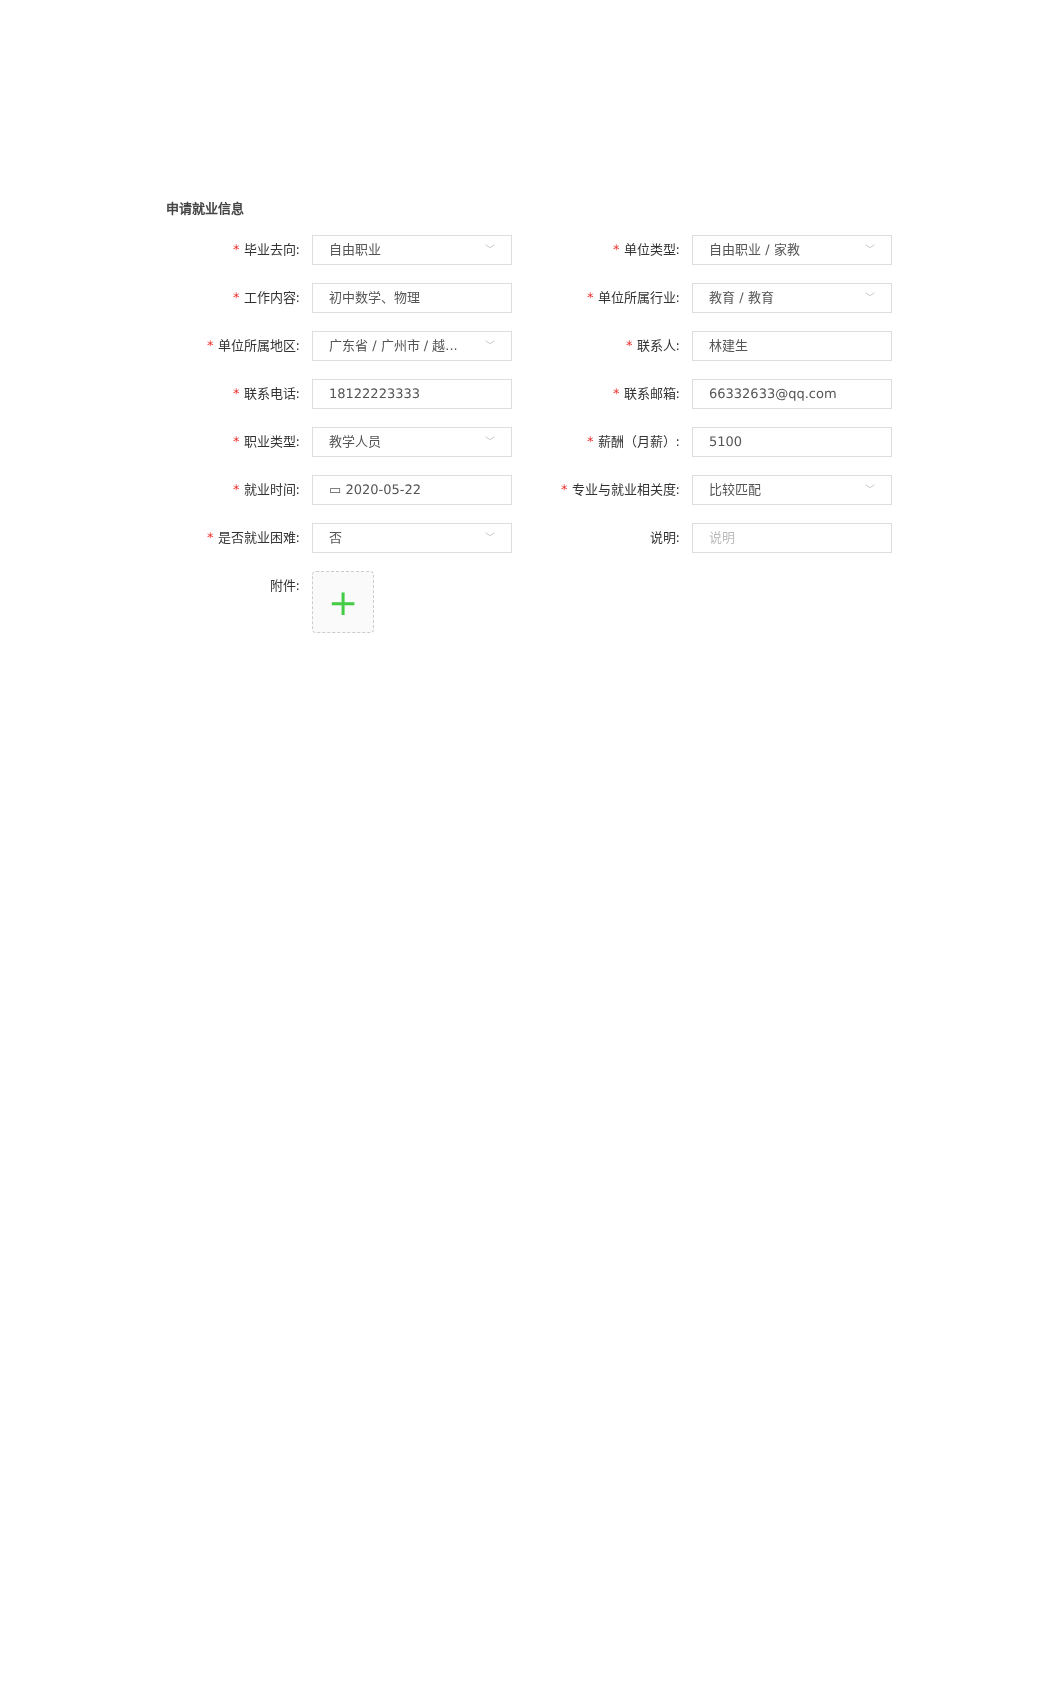申请就业信息
* 毕业去向:
自由职业 ﹀
* 单位类型:
自由职业 / 家教 ﹀
* 工作内容:
初中数学、物理
* 单位所属行业:
教育 / 教育 ﹀
* 单位所属地区:
广东省 / 广州市 / 越... ﹀
* 联系人:
林建生
* 联系电话:
18122223333
* 联系邮箱:
66332633@qq.com
* 职业类型:
教学人员 ﹀
* 薪酬（月薪）:
5100
* 就业时间:
▭ 2020-05-22
* 专业与就业相关度:
比较匹配 ﹀
* 是否就业困难:
否 ﹀
说明:
说明
附件:
+